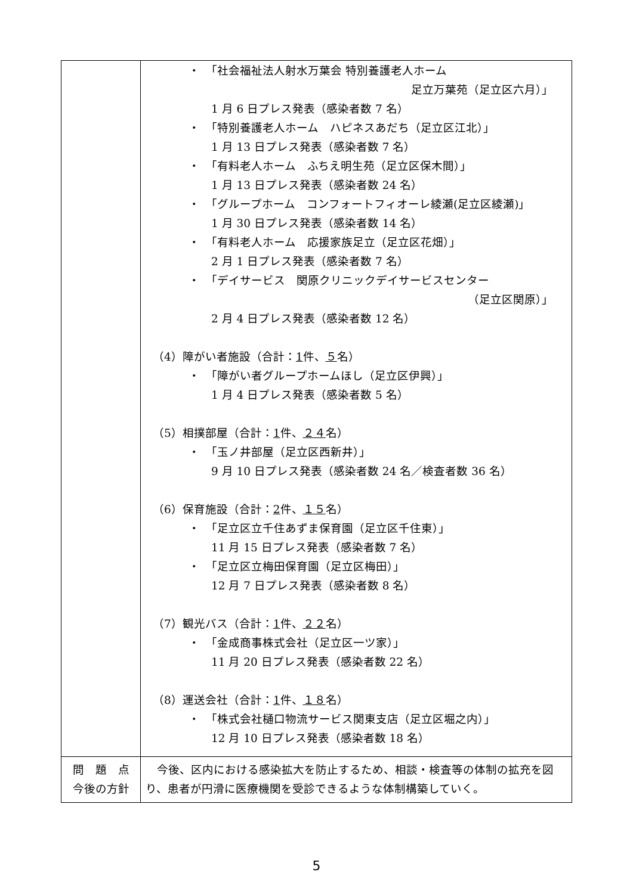| | ・ 「社会福祉法人射水万葉会 特別養護老人ホーム 足立万葉苑（足立区六月）」 1 月 6 日プレス発表（感染者数 7 名） ・ 「特別養護老人ホーム ハピネスあだち（足立区江北）」 1 月 13 日プレス発表（感染者数 7 名） ・ 「有料老人ホーム ふちえ明生苑（足立区保木間）」 1 月 13 日プレス発表（感染者数 24 名） ・ 「グループホーム コンフォートフィオーレ綾瀬(足立区綾瀬)」 1 月 30 日プレス発表（感染者数 14 名） ・ 「有料老人ホーム 応援家族足立（足立区花畑）」 2 月 1 日プレス発表（感染者数 7 名） ・ 「デイサービス 関原クリニックデイサービスセンター （足立区関原）」 2 月 4 日プレス発表（感染者数 12 名） （4）障がい者施設（合計： 1 件、 ５ 名） ・ 「障がい者グループホームほし（足立区伊興）」 1 月 4 日プレス発表（感染者数 5 名） （5）相撲部屋（合計： 1 件、 ２４ 名） ・ 「玉ノ井部屋（足立区西新井）」 9 月 10 日プレス発表（感染者数 24 名／検査者数 36 名） （6）保育施設（合計： 2 件、 １５ 名） ・ 「足立区立千住あずま保育園（足立区千住東）」 11 月 15 日プレス発表（感染者数 7 名） ・ 「足立区立梅田保育園（足立区梅田）」 12 月 7 日プレス発表（感染者数 8 名） （7）観光バス（合計： 1 件、 ２２ 名） ・ 「金成商事株式会社（足立区一ツ家）」 11 月 20 日プレス発表（感染者数 22 名） （8）運送会社（合計： 1 件、 １８ 名） ・ 「株式会社樋口物流サービス関東支店（足立区堀之内）」 12 月 10 日プレス発表（感染者数 18 名） |
| 問 題 点 今後の方針 | 今後、区内における感染拡大を防止するため、相談・検査等の体制の拡充を図り、患者が円滑に医療機関を受診できるような体制構築していく。 |
5